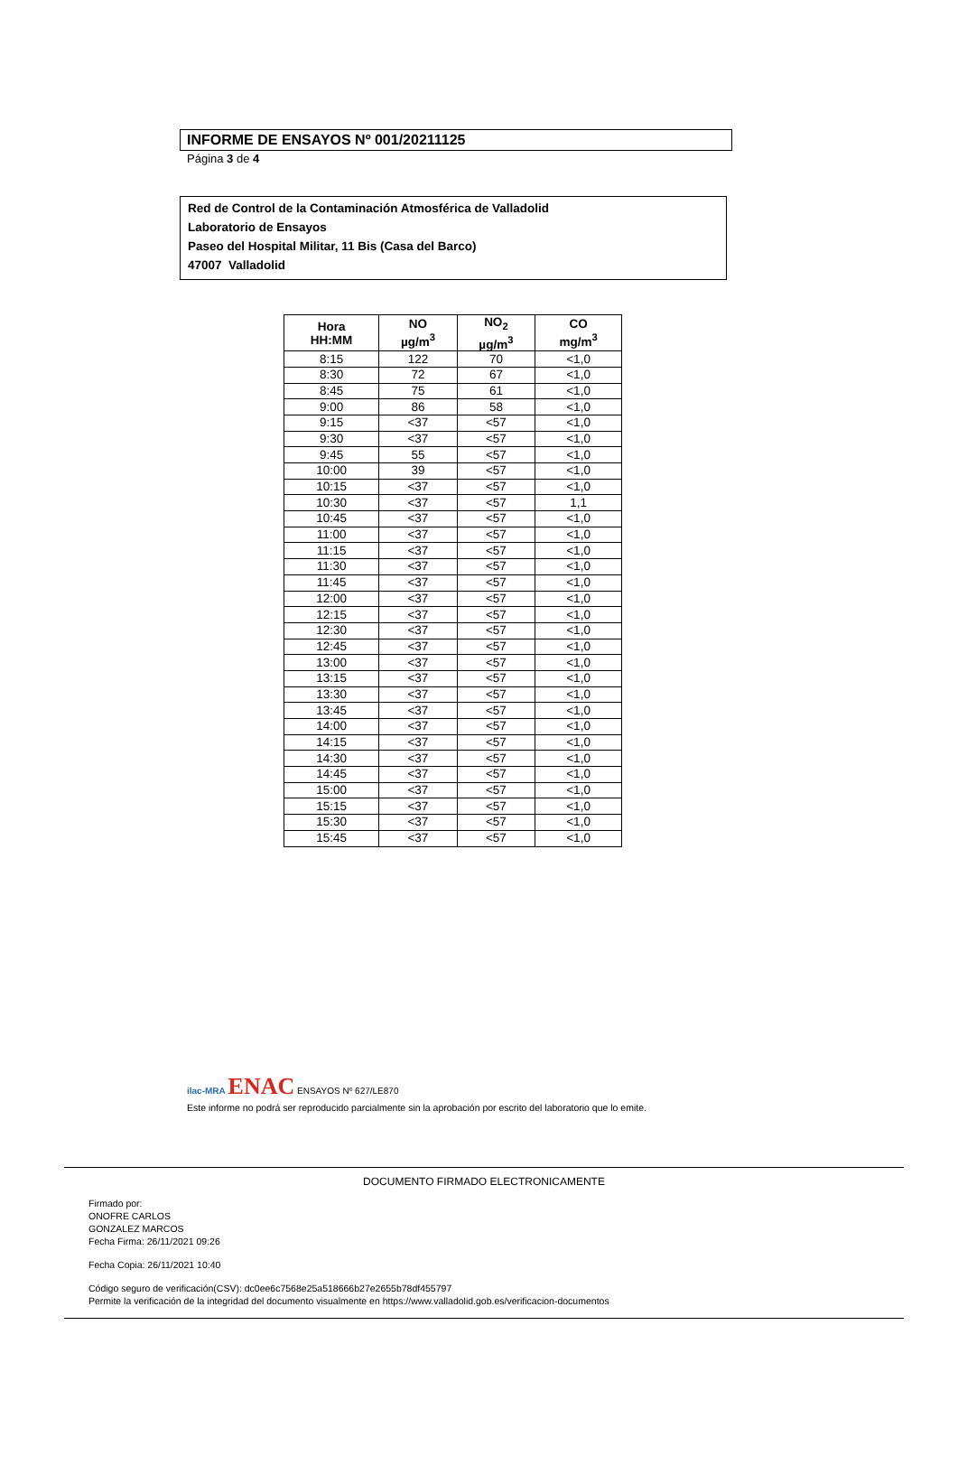INFORME DE ENSAYOS Nº 001/20211125
Página 3 de 4
Red de Control de la Contaminación Atmosférica de Valladolid
Laboratorio de Ensayos
Paseo del Hospital Militar, 11 Bis (Casa del Barco)
47007 Valladolid
| Hora HH:MM | NO µg/m<sup>3</sup> | NO<sub>2</sub> µg/m<sup>3</sup> | CO mg/m<sup>3</sup> |
| --- | --- | --- | --- |
| 8:15 | 122 | 70 | <1,0 |
| 8:30 | 72 | 67 | <1,0 |
| 8:45 | 75 | 61 | <1,0 |
| 9:00 | 86 | 58 | <1,0 |
| 9:15 | <37 | <57 | <1,0 |
| 9:30 | <37 | <57 | <1,0 |
| 9:45 | 55 | <57 | <1,0 |
| 10:00 | 39 | <57 | <1,0 |
| 10:15 | <37 | <57 | <1,0 |
| 10:30 | <37 | <57 | 1,1 |
| 10:45 | <37 | <57 | <1,0 |
| 11:00 | <37 | <57 | <1,0 |
| 11:15 | <37 | <57 | <1,0 |
| 11:30 | <37 | <57 | <1,0 |
| 11:45 | <37 | <57 | <1,0 |
| 12:00 | <37 | <57 | <1,0 |
| 12:15 | <37 | <57 | <1,0 |
| 12:30 | <37 | <57 | <1,0 |
| 12:45 | <37 | <57 | <1,0 |
| 13:00 | <37 | <57 | <1,0 |
| 13:15 | <37 | <57 | <1,0 |
| 13:30 | <37 | <57 | <1,0 |
| 13:45 | <37 | <57 | <1,0 |
| 14:00 | <37 | <57 | <1,0 |
| 14:15 | <37 | <57 | <1,0 |
| 14:30 | <37 | <57 | <1,0 |
| 14:45 | <37 | <57 | <1,0 |
| 15:00 | <37 | <57 | <1,0 |
| 15:15 | <37 | <57 | <1,0 |
| 15:30 | <37 | <57 | <1,0 |
| 15:45 | <37 | <57 | <1,0 |
ilac-MRA ENAC ENSAYOS Nº 627/LE870
Este informe no podrá ser reproducido parcialmente sin la aprobación por escrito del laboratorio que lo emite.
DOCUMENTO FIRMADO ELECTRONICAMENTE
Firmado por:
ONOFRE CARLOS
GONZALEZ MARCOS
Fecha Firma: 26/11/2021 09:26
Fecha Copia: 26/11/2021 10:40
Código seguro de verificación(CSV): dc0ee6c7568e25a518666b27e2655b78df455797
Permite la verificación de la integridad del documento visualmente en https://www.valladolid.gob.es/verificacion-documentos